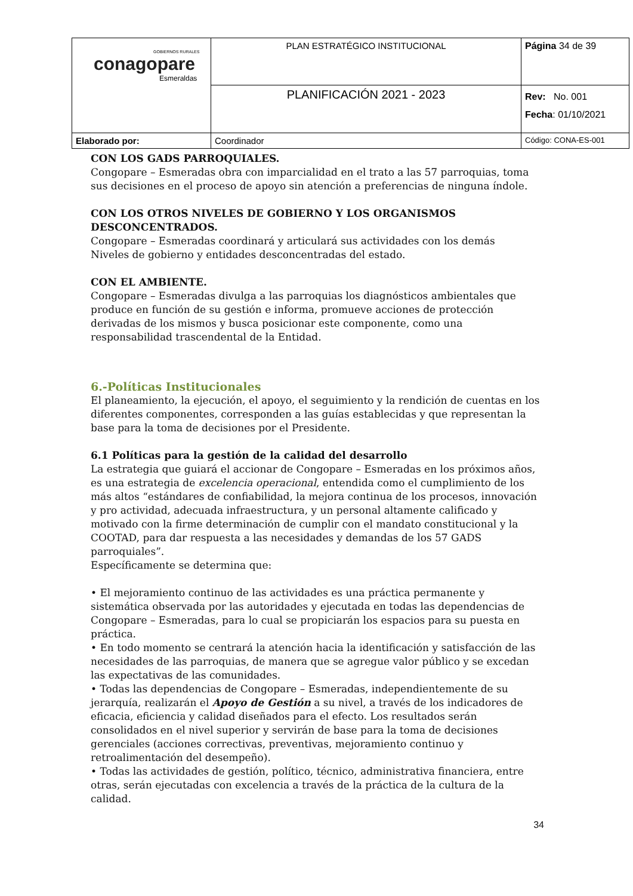| GOBIERNOS RURALES conagopare Esmeraldas | PLAN ESTRATÉGICO INSTITUCIONAL | Página 34 de 39 |
| | PLANIFICACIÓN 2021 - 2023 | Rev: No. 001 Fecha : 01/10/2021 |
| Elaborado por: | Coordinador | Código: CONA-ES-001 |
CON LOS GADS PARROQUIALES.
Congopare – Esmeradas obra con imparcialidad en el trato a las 57 parroquias, toma sus decisiones en el proceso de apoyo sin atención a preferencias de ninguna índole.
CON LOS OTROS NIVELES DE GOBIERNO Y LOS ORGANISMOS DESCONCENTRADOS.
Congopare – Esmeradas coordinará y articulará sus actividades con los demás
Niveles de gobierno y entidades desconcentradas del estado.
CON EL AMBIENTE.
Congopare – Esmeradas divulga a las parroquias los diagnósticos ambientales que produce en función de su gestión e informa, promueve acciones de protección derivadas de los mismos y busca posicionar este componente, como una responsabilidad trascendental de la Entidad.
6.-Políticas Institucionales
El planeamiento, la ejecución, el apoyo, el seguimiento y la rendición de cuentas en los diferentes componentes, corresponden a las guías establecidas y que representan la base para la toma de decisiones por el Presidente.
6.1 Políticas para la gestión de la calidad del desarrollo
La estrategia que guiará el accionar de Congopare – Esmeradas en los próximos años, es una estrategia de excelencia operacional, entendida como el cumplimiento de los más altos “estándares de confiabilidad, la mejora continua de los procesos, innovación y pro actividad, adecuada infraestructura, y un personal altamente calificado y motivado con la firme determinación de cumplir con el mandato constitucional y la COOTAD, para dar respuesta a las necesidades y demandas de los 57 GADS parroquiales”.
Específicamente se determina que:
• El mejoramiento continuo de las actividades es una práctica permanente y sistemática observada por las autoridades y ejecutada en todas las dependencias de Congopare – Esmeradas, para lo cual se propiciarán los espacios para su puesta en práctica.
• En todo momento se centrará la atención hacia la identificación y satisfacción de las necesidades de las parroquias, de manera que se agregue valor público y se excedan las expectativas de las comunidades.
• Todas las dependencias de Congopare – Esmeradas, independientemente de su jerarquía, realizarán el Apoyo de Gestión a su nivel, a través de los indicadores de eficacia, eficiencia y calidad diseñados para el efecto. Los resultados serán consolidados en el nivel superior y servirán de base para la toma de decisiones gerenciales (acciones correctivas, preventivas, mejoramiento continuo y retroalimentación del desempeño).
• Todas las actividades de gestión, político, técnico, administrativa financiera, entre otras, serán ejecutadas con excelencia a través de la práctica de la cultura de la calidad.
34